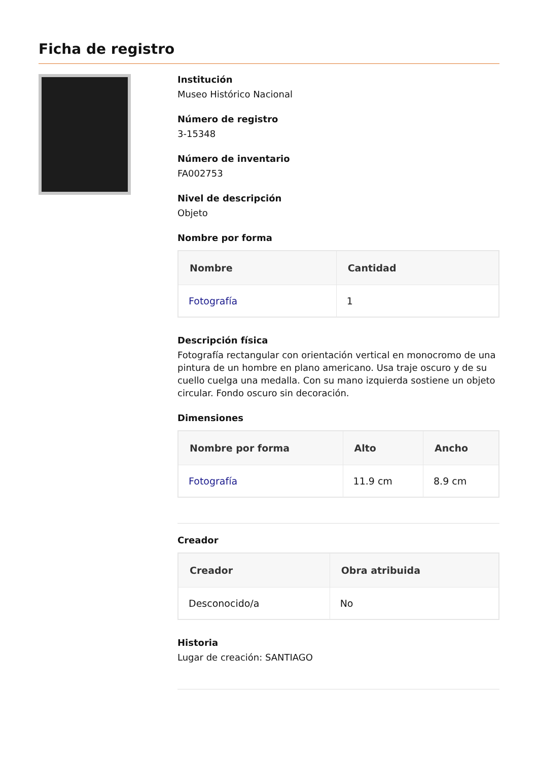Ficha de registro
Institución
Museo Histórico Nacional
Número de registro
3-15348
Número de inventario
FA002753
Nivel de descripción
Objeto
Nombre por forma
| Nombre | Cantidad |
| --- | --- |
| Fotografía | 1 |
Descripción física
Fotografía rectangular con orientación vertical en monocromo de una pintura de un hombre en plano americano. Usa traje oscuro y de su cuello cuelga una medalla. Con su mano izquierda sostiene un objeto circular. Fondo oscuro sin decoración.
Dimensiones
| Nombre por forma | Alto | Ancho |
| --- | --- | --- |
| Fotografía | 11.9 cm | 8.9 cm |
Creador
| Creador | Obra atribuida |
| --- | --- |
| Desconocido/a | No |
Historia
Lugar de creación: SANTIAGO